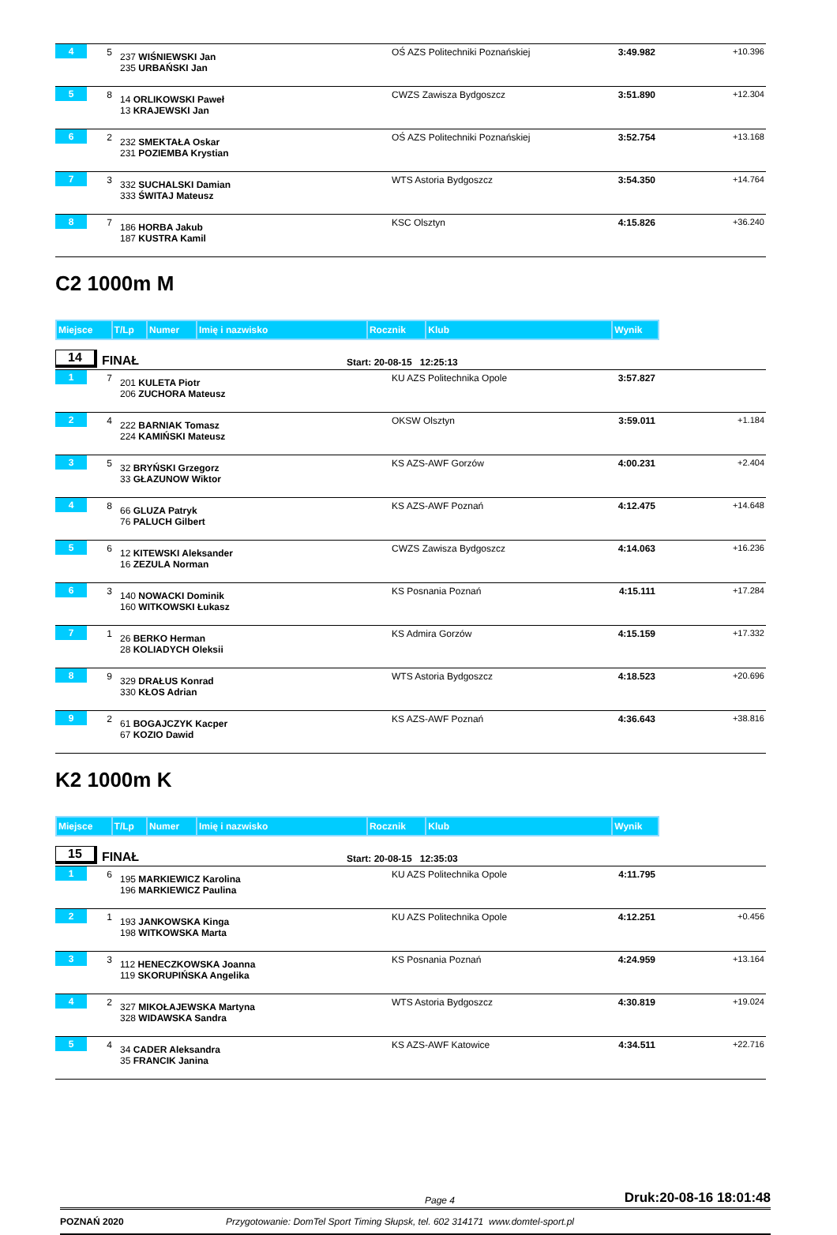| 4 | 5 | 237 WIŚNIEWSKI Jan 235 URBAŃSKI Jan | OŚ AZS Politechniki Poznańskiej | 3:49.982 | +10.396 |
| 5 | 8 | 14 ORLIKOWSKI Paweł 13 KRAJEWSKI Jan | CWZS Zawisza Bydgoszcz | 3:51.890 | +12.304 |
| 6 | 2 | 232 SMEKTAŁA Oskar 231 POZIEMBA Krystian | OŚ AZS Politechniki Poznańskiej | 3:52.754 | +13.168 |
| 7 | 3 | 332 SUCHALSKI Damian 333 ŚWITAJ Mateusz | WTS Astoria Bydgoszcz | 3:54.350 | +14.764 |
| 8 | 7 | 186 HORBA Jakub 187 KUSTRA Kamil | KSC Olsztyn | 4:15.826 | +36.240 |
C2 1000m M
| Miejsce | T/Lp | Numer | Imię i nazwisko | Rocznik | Klub | Wynik |
| --- | --- | --- | --- | --- | --- | --- |
14
FINAŁ
Start: 20-08-15 12:25:13
| 1 | 7 | 201 KULETA Piotr 206 ZUCHORA Mateusz | KU AZS Politechnika Opole | 3:57.827 | |
| 2 | 4 | 222 BARNIAK Tomasz 224 KAMIŃSKI Mateusz | OKSW Olsztyn | 3:59.011 | +1.184 |
| 3 | 5 | 32 BRYŃSKI Grzegorz 33 GŁAZUNOW Wiktor | KS AZS-AWF Gorzów | 4:00.231 | +2.404 |
| 4 | 8 | 66 GLUZA Patryk 76 PALUCH Gilbert | KS AZS-AWF Poznań | 4:12.475 | +14.648 |
| 5 | 6 | 12 KITEWSKI Aleksander 16 ZEZULA Norman | CWZS Zawisza Bydgoszcz | 4:14.063 | +16.236 |
| 6 | 3 | 140 NOWACKI Dominik 160 WITKOWSKI Łukasz | KS Posnania Poznań | 4:15.111 | +17.284 |
| 7 | 1 | 26 BERKO Herman 28 KOLIADYCH Oleksii | KS Admira Gorzów | 4:15.159 | +17.332 |
| 8 | 9 | 329 DRAŁUS Konrad 330 KŁOS Adrian | WTS Astoria Bydgoszcz | 4:18.523 | +20.696 |
| 9 | 2 | 61 BOGAJCZYK Kacper 67 KOZIO Dawid | KS AZS-AWF Poznań | 4:36.643 | +38.816 |
K2 1000m K
| Miejsce | T/Lp | Numer | Imię i nazwisko | Rocznik | Klub | Wynik |
| --- | --- | --- | --- | --- | --- | --- |
15
FINAŁ
Start: 20-08-15 12:35:03
| 1 | 6 | 195 MARKIEWICZ Karolina 196 MARKIEWICZ Paulina | KU AZS Politechnika Opole | 4:11.795 | |
| 2 | 1 | 193 JANKOWSKA Kinga 198 WITKOWSKA Marta | KU AZS Politechnika Opole | 4:12.251 | +0.456 |
| 3 | 3 | 112 HENECZKOWSKA Joanna 119 SKORUPIŃSKA Angelika | KS Posnania Poznań | 4:24.959 | +13.164 |
| 4 | 2 | 327 MIKOŁAJEWSKA Martyna 328 WIDAWSKA Sandra | WTS Astoria Bydgoszcz | 4:30.819 | +19.024 |
| 5 | 4 | 34 CADER Aleksandra 35 FRANCIK Janina | KS AZS-AWF Katowice | 4:34.511 | +22.716 |
Page 4 Druk:20-08-16 18:01:48
POZNAŃ 2020 Przygotowanie: DomTel Sport Timing Słupsk, tel. 602 314171 www.domtel-sport.pl